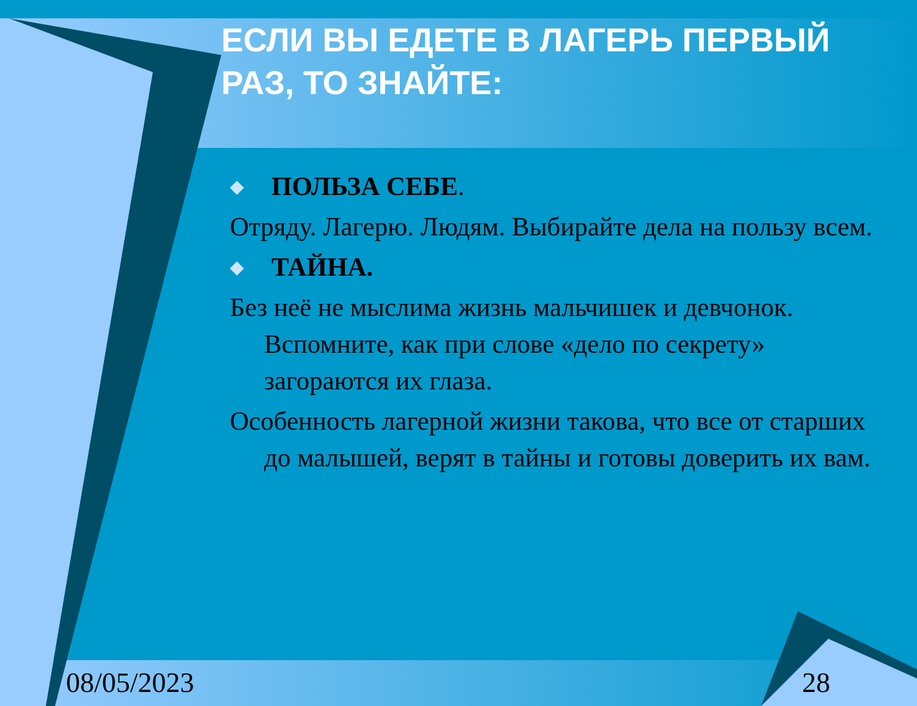ЕСЛИ ВЫ ЕДЕТЕ В ЛАГЕРЬ ПЕРВЫЙ РАЗ, ТО ЗНАЙТЕ:
◆ ПОЛЬЗА СЕБЕ.
Отряду. Лагерю. Людям. Выбирайте дела на пользу всем.
◆ ТАЙНА.
Без неё не мыслима жизнь мальчишек и девчонок. Вспомните, как при слове «дело по секрету» загораются их глаза.
Особенность лагерной жизни такова, что все от старших до малышей, верят в тайны и готовы доверить их вам.
08/05/2023 28